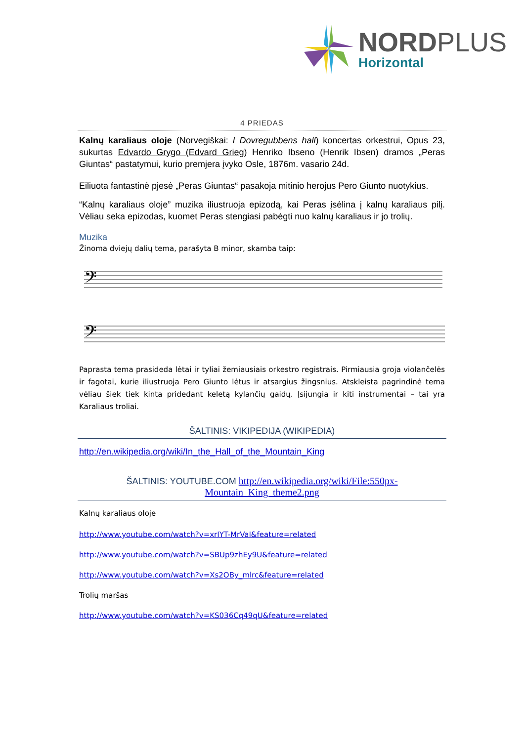NORDPLUS
Horizontal
4 PRIEDAS
Kalnų karaliaus oloje (Norvegiškai: I Dovregubbens hall) koncertas orkestrui, Opus 23, sukurtas Edvardo Grygo (Edvard Grieg) Henriko Ibseno (Henrik Ibsen) dramos „Peras Giuntas“ pastatymui, kurio premjera įvyko Osle, 1876m. vasario 24d.
Eiliuota fantastinė pjesė „Peras Giuntas“ pasakoja mitinio herojus Pero Giunto nuotykius.
“Kalnų karaliaus oloje” muzika iliustruoja epizodą, kai Peras įsėlina į kalnų karaliaus pilį. Vėliau seka epizodas, kuomet Peras stengiasi pabėgti nuo kalnų karaliaus ir jo trolių.
Muzika
Žinoma dviejų dalių tema, parašyta B minor, skamba taip:
𝄢
𝄢
Paprasta tema prasideda lėtai ir tyliai žemiausiais orkestro registrais. Pirmiausia groja violančelės ir fagotai, kurie iliustruoja Pero Giunto lėtus ir atsargius žingsnius. Atskleista pagrindinė tema vėliau šiek tiek kinta pridedant keletą kylančių gaidų. Įsijungia ir kiti instrumentai – tai yra Karaliaus troliai.
ŠALTINIS: VIKIPEDIJA (WIKIPEDIA)
http://en.wikipedia.org/wiki/In_the_Hall_of_the_Mountain_King
ŠALTINIS: YOUTUBE.COM http://en.wikipedia.org/wiki/File:550px-Mountain_King_theme2.png
Kalnų karaliaus oloje
http://www.youtube.com/watch?v=xrIYT-MrVaI&feature=related
http://www.youtube.com/watch?v=SBUp9zhEy9U&feature=related
http://www.youtube.com/watch?v=Xs2OBy_mlrc&feature=related
Trolių maršas
http://www.youtube.com/watch?v=KS036Cq49qU&feature=related